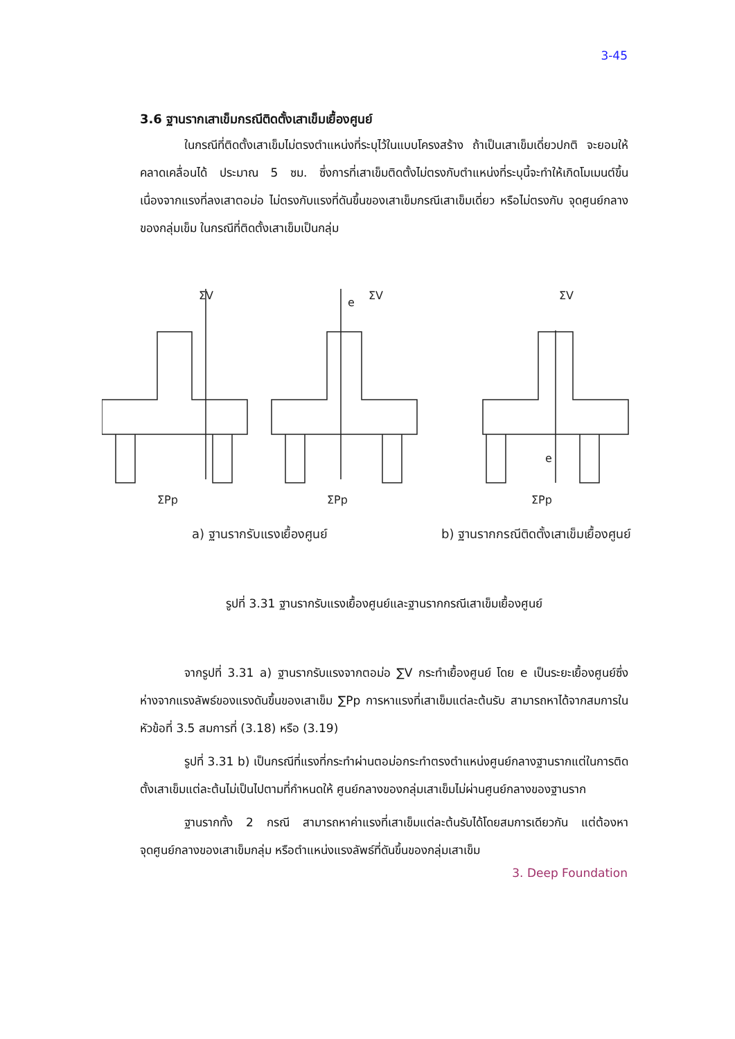3-45
3.6 ฐานรากเสาเข็มกรณีติดตั้งเสาเข็มเยื้องศูนย์
ในกรณีที่ติดตั้งเสาเข็มไม่ตรงตำแหน่งที่ระบุไว้ในแบบโครงสร้าง ถ้าเป็นเสาเข็มเดี่ยวปกติ จะยอมให้คลาดเคลื่อนได้ ประมาณ 5 ซม. ซึ่งการที่เสาเข็มติดตั้งไม่ตรงกับตำแหน่งที่ระบุนี้จะทำให้เกิดโมเมนต์ขึ้น เนื่องจากแรงที่ลงเสาตอม่อ ไม่ตรงกับแรงที่ดันขึ้นของเสาเข็มกรณีเสาเข็มเดี่ยว หรือไม่ตรงกับ จุดศูนย์กลางของกลุ่มเข็ม ในกรณีที่ติดตั้งเสาเข็มเป็นกลุ่ม
ΣV
ΣPp
ΣV
e
ΣPp
ΣV
e
ΣPp
a) ฐานรากรับแรงเยื้องศูนย์
b) ฐานรากกรณีติดตั้งเสาเข็มเยื้องศูนย์
รูปที่ 3.31 ฐานรากรับแรงเยื้องศูนย์และฐานรากกรณีเสาเข็มเยื้องศูนย์
จากรูปที่ 3.31 a) ฐานรากรับแรงจากตอม่อ ∑V กระทำเยื้องศูนย์ โดย e เป็นระยะเยื้องศูนย์ซึ่งห่างจากแรงลัพธ์ของแรงดันขึ้นของเสาเข็ม ∑Pp การหาแรงที่เสาเข็มแต่ละต้นรับ สามารถหาได้จากสมการในหัวข้อที่ 3.5 สมการที่ (3.18) หรือ (3.19)
รูปที่ 3.31 b) เป็นกรณีที่แรงที่กระทำผ่านตอม่อกระทำตรงตำแหน่งศูนย์กลางฐานรากแต่ในการติดตั้งเสาเข็มแต่ละต้นไม่เป็นไปตามที่กำหนดให้ ศูนย์กลางของกลุ่มเสาเข็มไม่ผ่านศูนย์กลางของฐานราก
ฐานรากทั้ง 2 กรณี สามารถหาค่าแรงที่เสาเข็มแต่ละต้นรับได้โดยสมการเดียวกัน แต่ต้องหาจุดศูนย์กลางของเสาเข็มกลุ่ม หรือตำแหน่งแรงลัพธ์ที่ดันขึ้นของกลุ่มเสาเข็ม
3. Deep Foundation